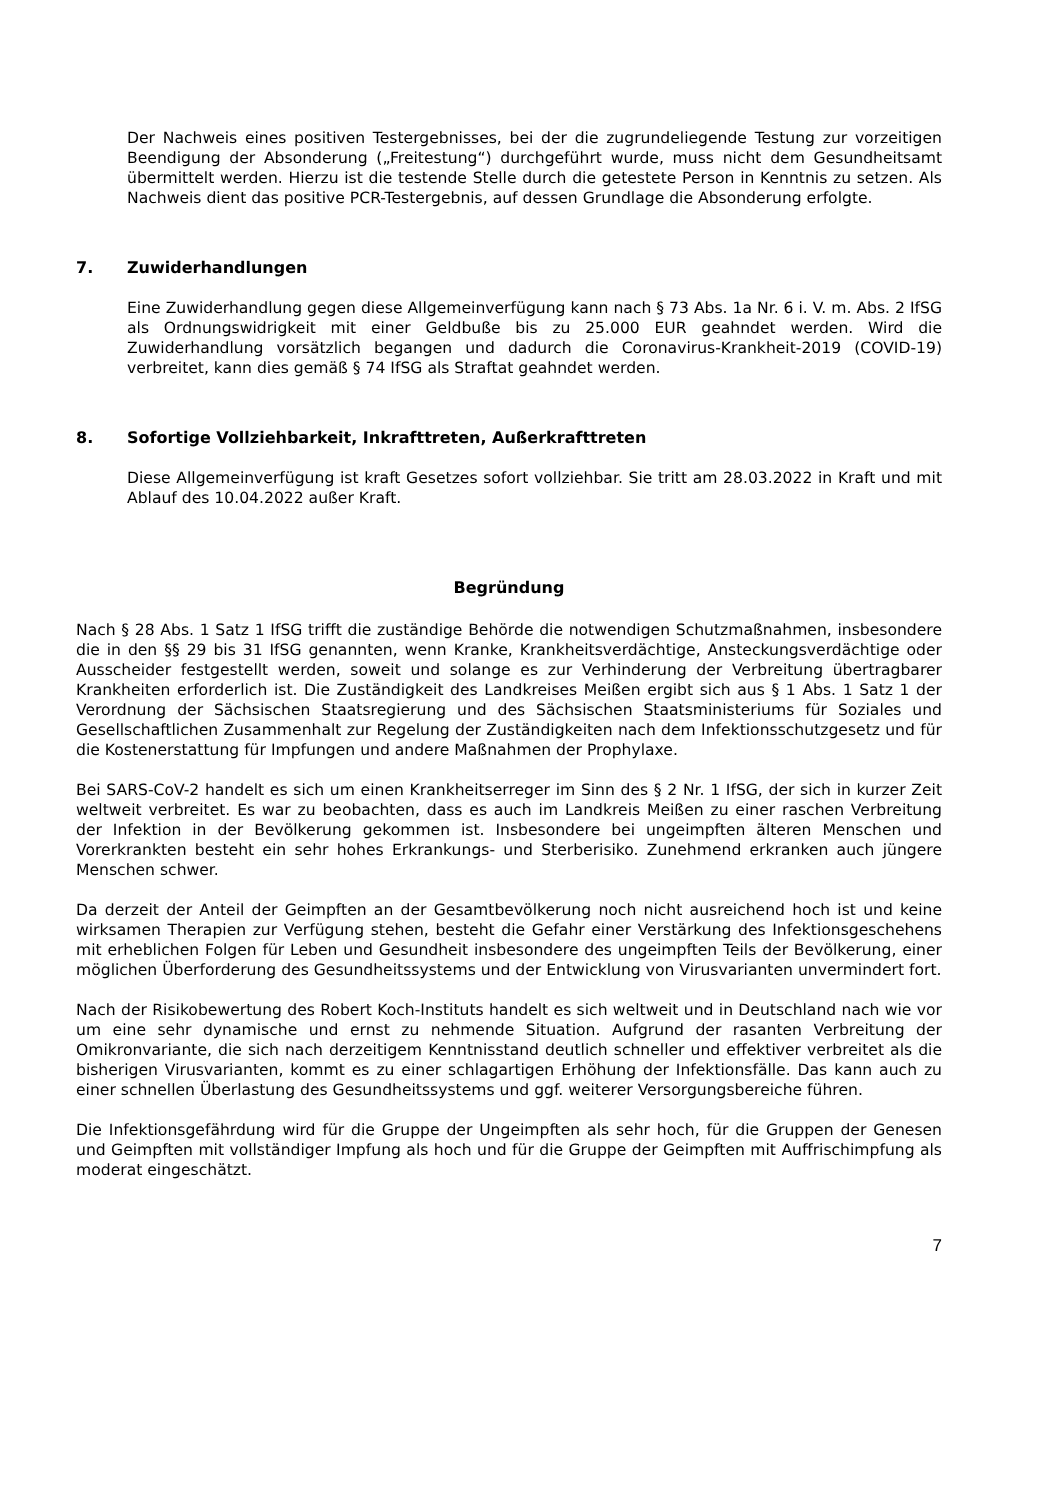Der Nachweis eines positiven Testergebnisses, bei der die zugrundeliegende Testung zur vorzeitigen Beendigung der Absonderung („Freitestung“) durchgeführt wurde, muss nicht dem Gesundheitsamt übermittelt werden. Hierzu ist die testende Stelle durch die getestete Person in Kenntnis zu setzen. Als Nachweis dient das positive PCR-Testergebnis, auf dessen Grundlage die Absonderung erfolgte.
7. Zuwiderhandlungen
Eine Zuwiderhandlung gegen diese Allgemeinverfügung kann nach § 73 Abs. 1a Nr. 6 i. V. m. Abs. 2 IfSG als Ordnungswidrigkeit mit einer Geldbuße bis zu 25.000 EUR geahndet werden. Wird die Zuwiderhandlung vorsätzlich begangen und dadurch die Coronavirus-Krankheit-2019 (COVID-19) verbreitet, kann dies gemäß § 74 IfSG als Straftat geahndet werden.
8. Sofortige Vollziehbarkeit, Inkrafttreten, Außerkrafttreten
Diese Allgemeinverfügung ist kraft Gesetzes sofort vollziehbar. Sie tritt am 28.03.2022 in Kraft und mit Ablauf des 10.04.2022 außer Kraft.
Begründung
Nach § 28 Abs. 1 Satz 1 IfSG trifft die zuständige Behörde die notwendigen Schutzmaßnahmen, insbesondere die in den §§ 29 bis 31 IfSG genannten, wenn Kranke, Krankheitsverdächtige, Ansteckungsverdächtige oder Ausscheider festgestellt werden, soweit und solange es zur Verhinderung der Verbreitung übertragbarer Krankheiten erforderlich ist. Die Zuständigkeit des Landkreises Meißen ergibt sich aus § 1 Abs. 1 Satz 1 der Verordnung der Sächsischen Staatsregierung und des Sächsischen Staatsministeriums für Soziales und Gesellschaftlichen Zusammenhalt zur Regelung der Zuständigkeiten nach dem Infektionsschutzgesetz und für die Kostenerstattung für Impfungen und andere Maßnahmen der Prophylaxe.
Bei SARS-CoV-2 handelt es sich um einen Krankheitserreger im Sinn des § 2 Nr. 1 IfSG, der sich in kurzer Zeit weltweit verbreitet. Es war zu beobachten, dass es auch im Landkreis Meißen zu einer raschen Verbreitung der Infektion in der Bevölkerung gekommen ist. Insbesondere bei ungeimpften älteren Menschen und Vorerkrankten besteht ein sehr hohes Erkrankungs- und Sterberisiko. Zunehmend erkranken auch jüngere Menschen schwer.
Da derzeit der Anteil der Geimpften an der Gesamtbevölkerung noch nicht ausreichend hoch ist und keine wirksamen Therapien zur Verfügung stehen, besteht die Gefahr einer Verstärkung des Infektionsgeschehens mit erheblichen Folgen für Leben und Gesundheit insbesondere des ungeimpften Teils der Bevölkerung, einer möglichen Überforderung des Gesundheitssystems und der Entwicklung von Virusvarianten unvermindert fort.
Nach der Risikobewertung des Robert Koch-Instituts handelt es sich weltweit und in Deutschland nach wie vor um eine sehr dynamische und ernst zu nehmende Situation. Aufgrund der rasanten Verbreitung der Omikronvariante, die sich nach derzeitigem Kenntnisstand deutlich schneller und effektiver verbreitet als die bisherigen Virusvarianten, kommt es zu einer schlagartigen Erhöhung der Infektionsfälle. Das kann auch zu einer schnellen Überlastung des Gesundheitssystems und ggf. weiterer Versorgungsbereiche führen.
Die Infektionsgefährdung wird für die Gruppe der Ungeimpften als sehr hoch, für die Gruppen der Genesen und Geimpften mit vollständiger Impfung als hoch und für die Gruppe der Geimpften mit Auffrischimpfung als moderat eingeschätzt.
7